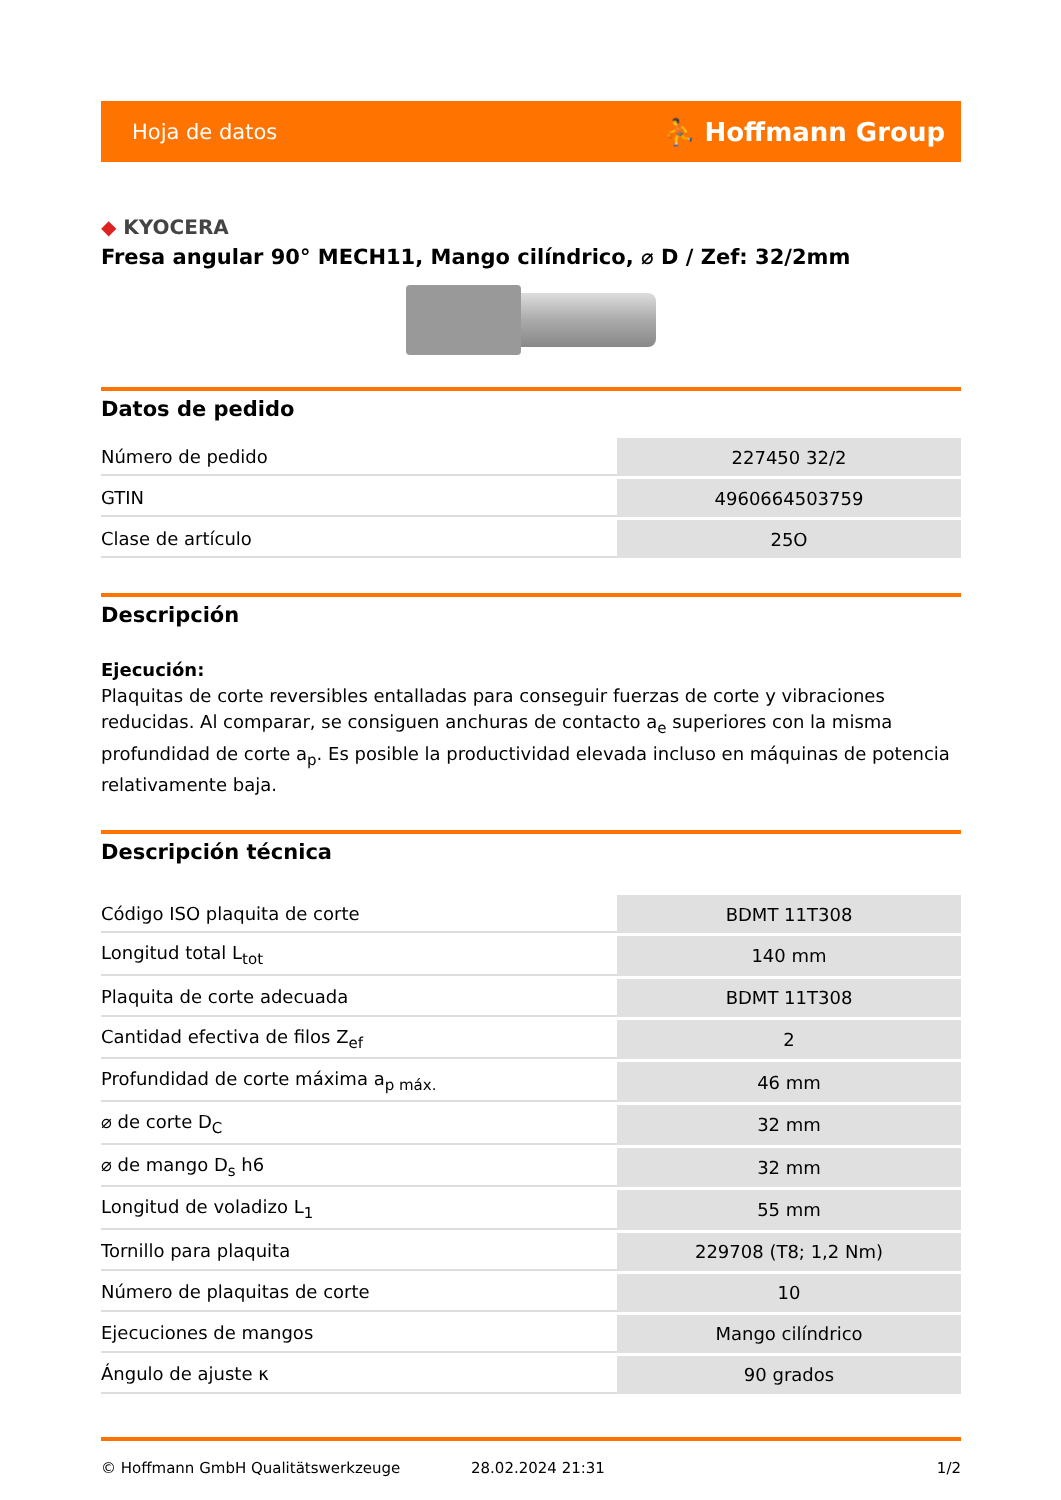Hoja de datos ⛹ Hoffmann Group
◆ KYOCERA
Fresa angular 90° MECH11, Mango cilíndrico, ⌀ D / Zef: 32/2mm
Datos de pedido
| Número de pedido | 227450 32/2 |
| GTIN | 4960664503759 |
| Clase de artículo | 25O |
Descripción
Ejecución:
Plaquitas de corte reversibles entalladas para conseguir fuerzas de corte y vibraciones reducidas. Al comparar, se consiguen anchuras de contacto a<sub>e</sub> superiores con la misma profundidad de corte a<sub>p</sub>. Es posible la productividad elevada incluso en máquinas de potencia relativamente baja.
Descripción técnica
| Código ISO plaquita de corte | BDMT 11T308 |
| Longitud total L<sub>tot</sub> | 140 mm |
| Plaquita de corte adecuada | BDMT 11T308 |
| Cantidad efectiva de filos Z<sub>ef</sub> | 2 |
| Profundidad de corte máxima a<sub>p máx.</sub> | 46 mm |
| ⌀ de corte D<sub>C</sub> | 32 mm |
| ⌀ de mango D<sub>s</sub> h6 | 32 mm |
| Longitud de voladizo L<sub>1</sub> | 55 mm |
| Tornillo para plaquita | 229708 (T8; 1,2 Nm) |
| Número de plaquitas de corte | 10 |
| Ejecuciones de mangos | Mango cilíndrico |
| Ángulo de ajuste κ | 90 grados |
© Hoffmann GmbH Qualitätswerkzeuge 28.02.2024 21:31 1/2